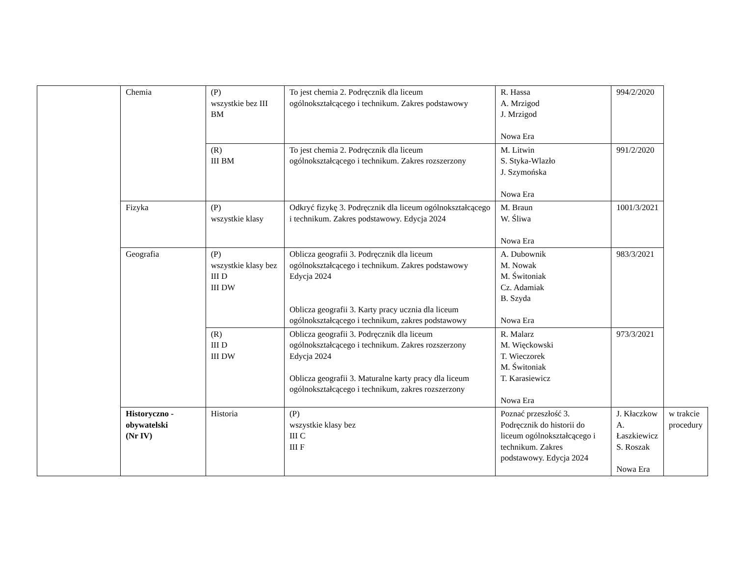| | Chemia | (P) wszystkie bez III BM | To jest chemia 2. Podręcznik dla liceum ogólnokształcącego i technikum. Zakres podstawowy | R. Hassa A. Mrzigod J. Mrzigod Nowa Era | 994/2/2020 | |
| | | (R) III BM | To jest chemia 2. Podręcznik dla liceum ogólnokształcącego i technikum. Zakres rozszerzony | M. Litwin S. Styka-Wlazło J. Szymońska Nowa Era | 991/2/2020 | |
| | Fizyka | (P) wszystkie klasy | Odkryć fizykę 3. Podręcznik dla liceum ogólnokształcącego i technikum. Zakres podstawowy. Edycja 2024 | M. Braun W. Śliwa Nowa Era | 1001/3/2021 | |
| | Geografia | (P) wszystkie klasy bez III D III DW | Oblicza geografii 3. Podręcznik dla liceum ogólnokształcącego i technikum. Zakres podstawowy Edycja 2024 Oblicza geografii 3. Karty pracy ucznia dla liceum ogólnokształcącego i technikum, zakres podstawowy | A. Dubownik M. Nowak M. Świtoniak Cz. Adamiak B. Szyda Nowa Era | 983/3/2021 | |
| | | (R) III D III DW | Oblicza geografii 3. Podręcznik dla liceum ogólnokształcącego i technikum. Zakres rozszerzony Edycja 2024 Oblicza geografii 3. Maturalne karty pracy dla liceum ogólnokształcącego i technikum, zakres rozszerzony | R. Malarz M. Więckowski T. Wieczorek M. Świtoniak T. Karasiewicz Nowa Era | 973/3/2021 | |
| | Historyczno - obywatelski (Nr IV) | Historia | (P) wszystkie klasy bez III C III F | Poznać przeszłość 3. Podręcznik do historii do liceum ogólnokształcącego i technikum. Zakres podstawowy. Edycja 2024 | J. Kłaczkow A. Łaszkiewicz S. Roszak Nowa Era | w trakcie procedury |